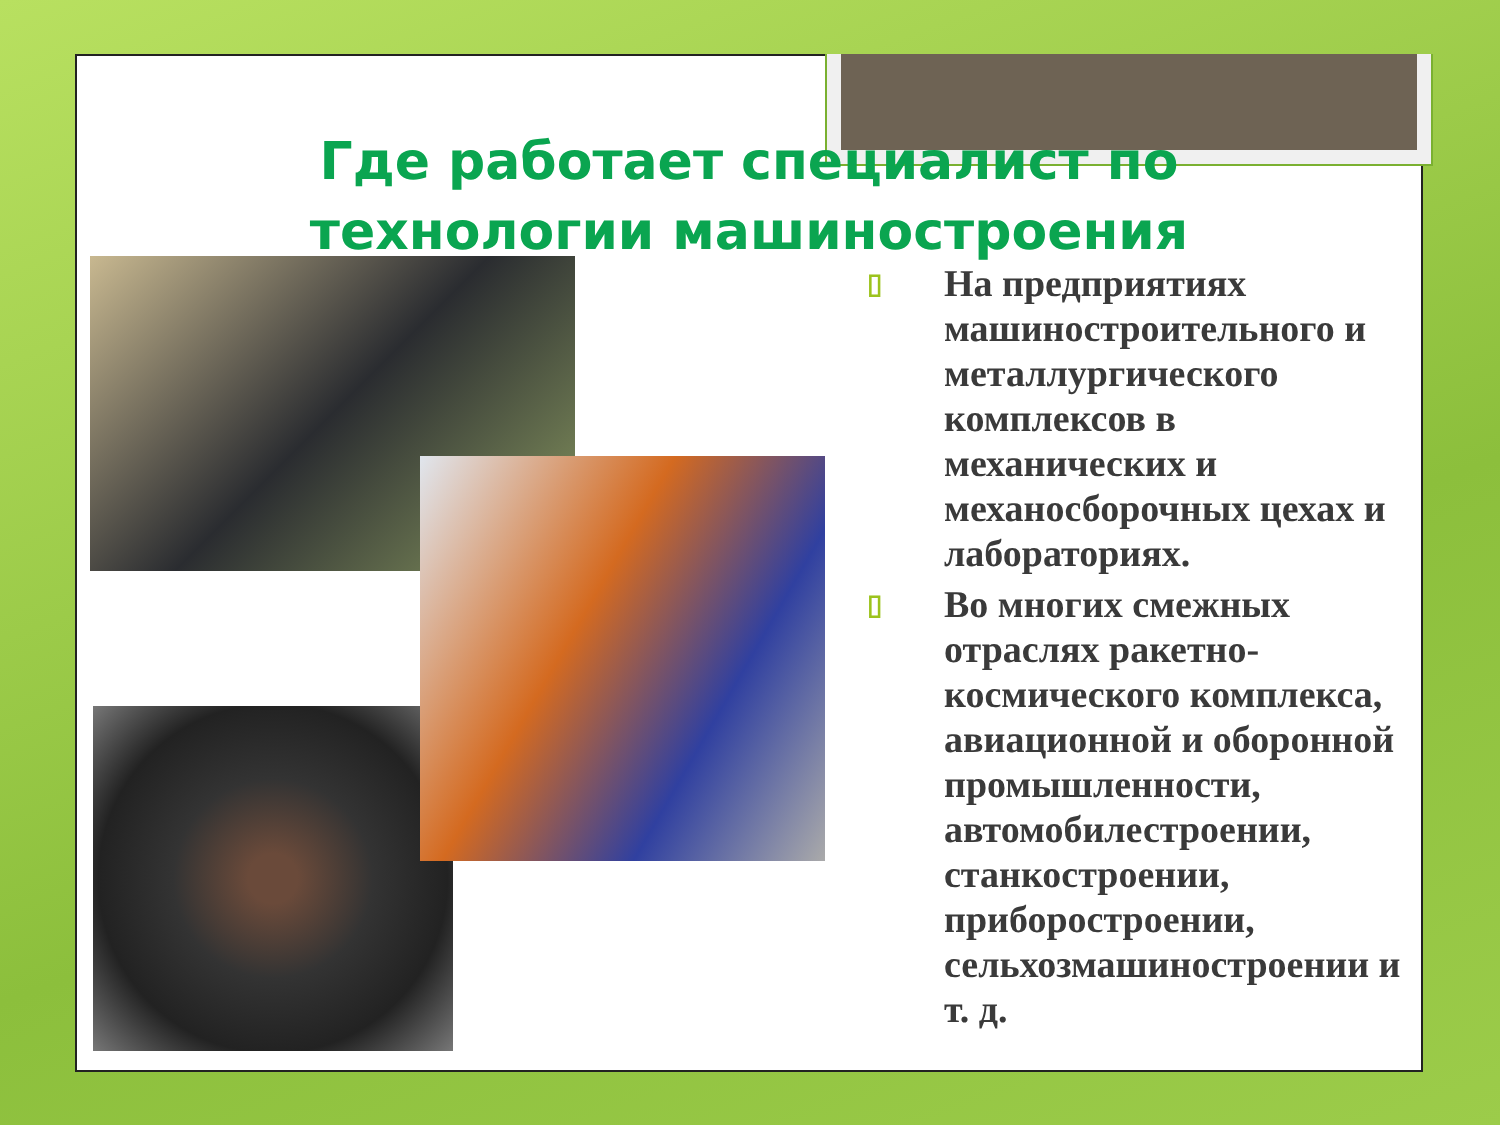Где работает специалист по
технологии машиностроения
▯ На предприятиях машиностроительного и металлургического комплексов в механических и механосборочных цехах и лабораториях.
▯ Во многих смежных отраслях ракетно-космического комплекса, авиационной и оборонной промышленности, автомобилестроении, станкостроении, приборостроении, сельхозмашиностроении и т. д.